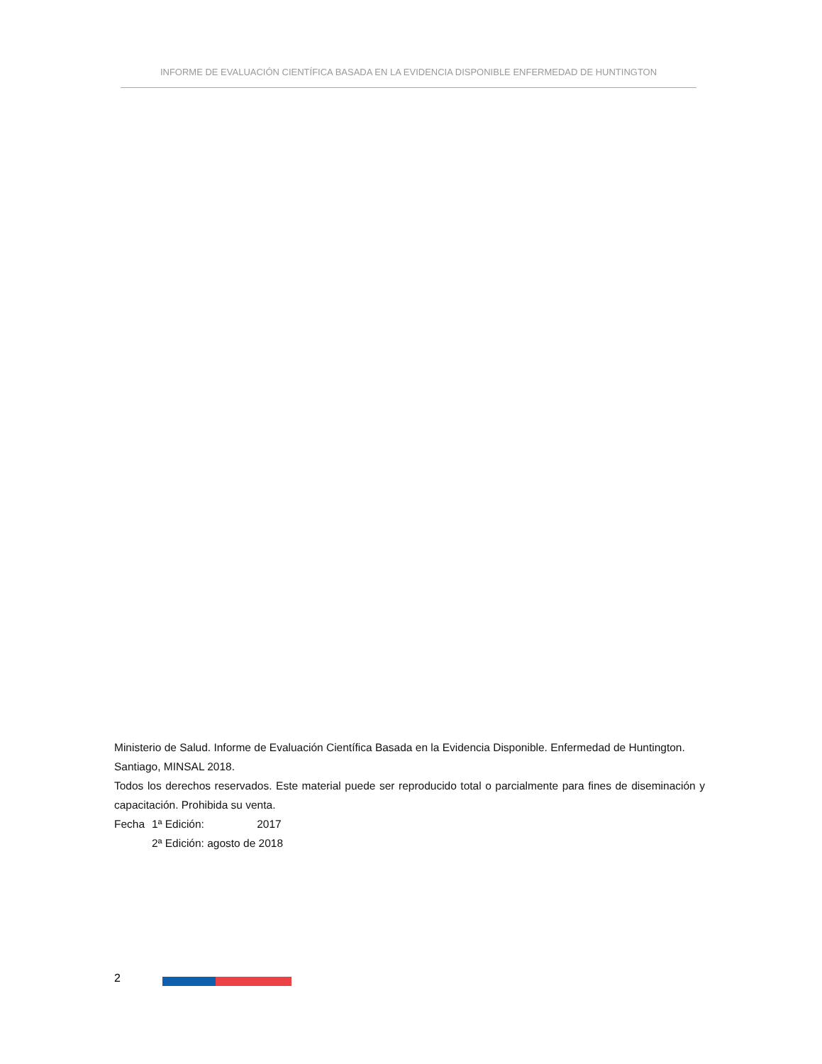INFORME DE EVALUACIÓN CIENTÍFICA BASADA EN LA EVIDENCIA DISPONIBLE ENFERMEDAD DE HUNTINGTON
Ministerio de Salud. Informe de Evaluación Científica Basada en la Evidencia Disponible. Enfermedad de Huntington. Santiago, MINSAL 2018.
Todos los derechos reservados. Este material puede ser reproducido total o parcialmente para fines de diseminación y capacitación. Prohibida su venta.
| Fecha | 1ª Edición: 2017 |
| | 2ª Edición: agosto de 2018 |
2